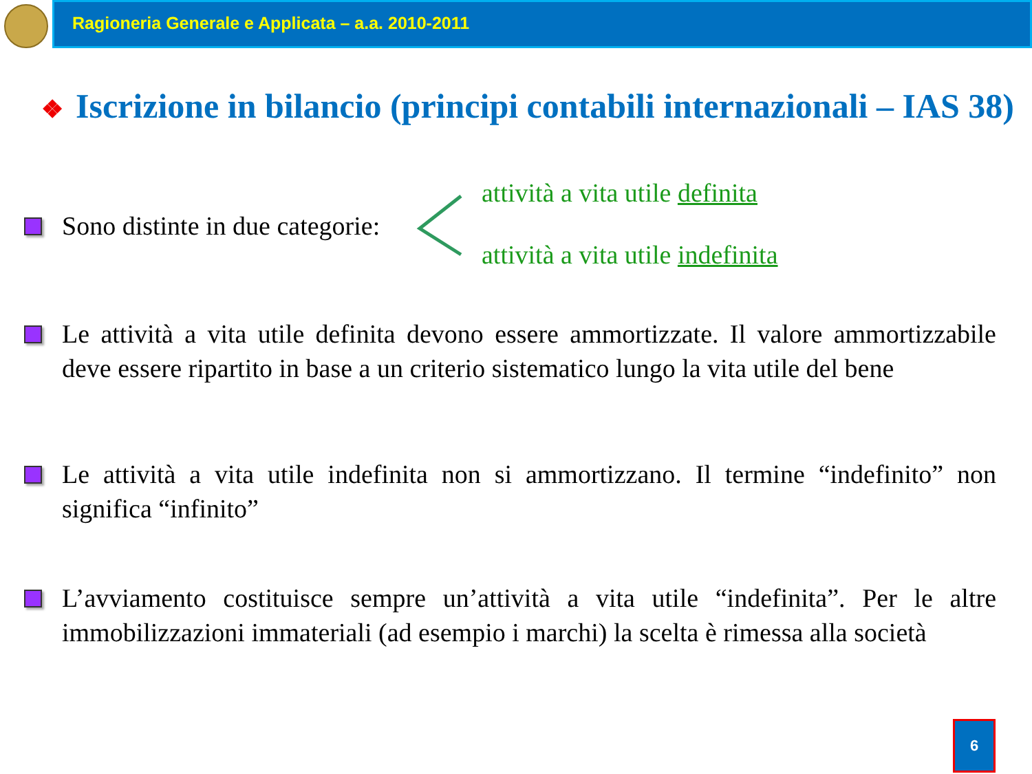Ragioneria Generale e Applicata – a.a. 2010-2011
❖ Iscrizione in bilancio (principi contabili internazionali – IAS 38)
Sono distinte in due categorie:
attività a vita utile definita
attività a vita utile indefinita
Le attività a vita utile definita devono essere ammortizzate. Il valore ammortizzabile deve essere ripartito in base a un criterio sistematico lungo la vita utile del bene
Le attività a vita utile indefinita non si ammortizzano. Il termine “indefinito” non significa “infinito”
L’avviamento costituisce sempre un’attività a vita utile “indefinita”. Per le altre immobilizzazioni immateriali (ad esempio i marchi) la scelta è rimessa alla società
6